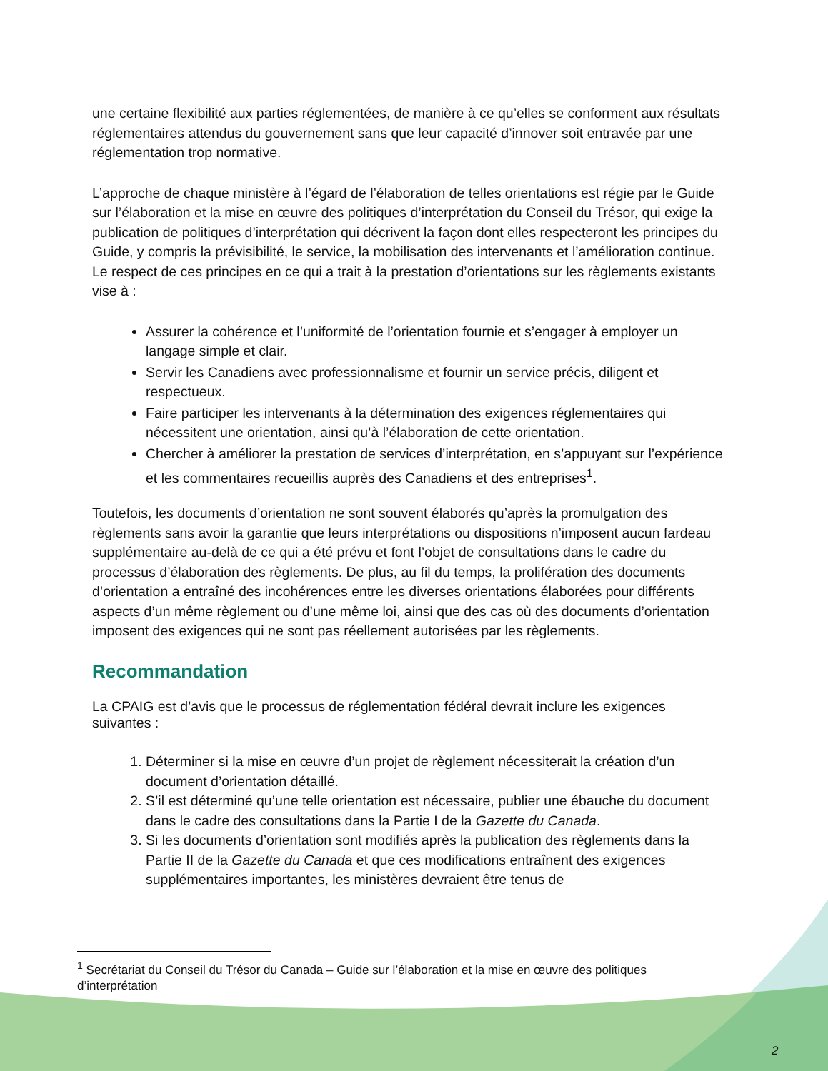une certaine flexibilité aux parties réglementées, de manière à ce qu’elles se conforment aux résultats réglementaires attendus du gouvernement sans que leur capacité d’innover soit entravée par une réglementation trop normative.
L’approche de chaque ministère à l’égard de l’élaboration de telles orientations est régie par le Guide sur l’élaboration et la mise en œuvre des politiques d’interprétation du Conseil du Trésor, qui exige la publication de politiques d’interprétation qui décrivent la façon dont elles respecteront les principes du Guide, y compris la prévisibilité, le service, la mobilisation des intervenants et l’amélioration continue. Le respect de ces principes en ce qui a trait à la prestation d’orientations sur les règlements existants vise à :
Assurer la cohérence et l’uniformité de l’orientation fournie et s’engager à employer un langage simple et clair.
Servir les Canadiens avec professionnalisme et fournir un service précis, diligent et respectueux.
Faire participer les intervenants à la détermination des exigences réglementaires qui nécessitent une orientation, ainsi qu’à l’élaboration de cette orientation.
Chercher à améliorer la prestation de services d’interprétation, en s’appuyant sur l’expérience et les commentaires recueillis auprès des Canadiens et des entreprises<sup>1</sup>.
Toutefois, les documents d’orientation ne sont souvent élaborés qu’après la promulgation des règlements sans avoir la garantie que leurs interprétations ou dispositions n’imposent aucun fardeau supplémentaire au-delà de ce qui a été prévu et font l’objet de consultations dans le cadre du processus d’élaboration des règlements. De plus, au fil du temps, la prolifération des documents d’orientation a entraîné des incohérences entre les diverses orientations élaborées pour différents aspects d’un même règlement ou d’une même loi, ainsi que des cas où des documents d’orientation imposent des exigences qui ne sont pas réellement autorisées par les règlements.
Recommandation
La CPAIG est d’avis que le processus de réglementation fédéral devrait inclure les exigences suivantes :
1. Déterminer si la mise en œuvre d’un projet de règlement nécessiterait la création d’un document d’orientation détaillé.
2. S’il est déterminé qu’une telle orientation est nécessaire, publier une ébauche du document dans le cadre des consultations dans la Partie I de la Gazette du Canada.
3. Si les documents d’orientation sont modifiés après la publication des règlements dans la Partie II de la Gazette du Canada et que ces modifications entraînent des exigences supplémentaires importantes, les ministères devraient être tenus de
<sup>1</sup> Secrétariat du Conseil du Trésor du Canada – Guide sur l’élaboration et la mise en œuvre des politiques d’interprétation
2